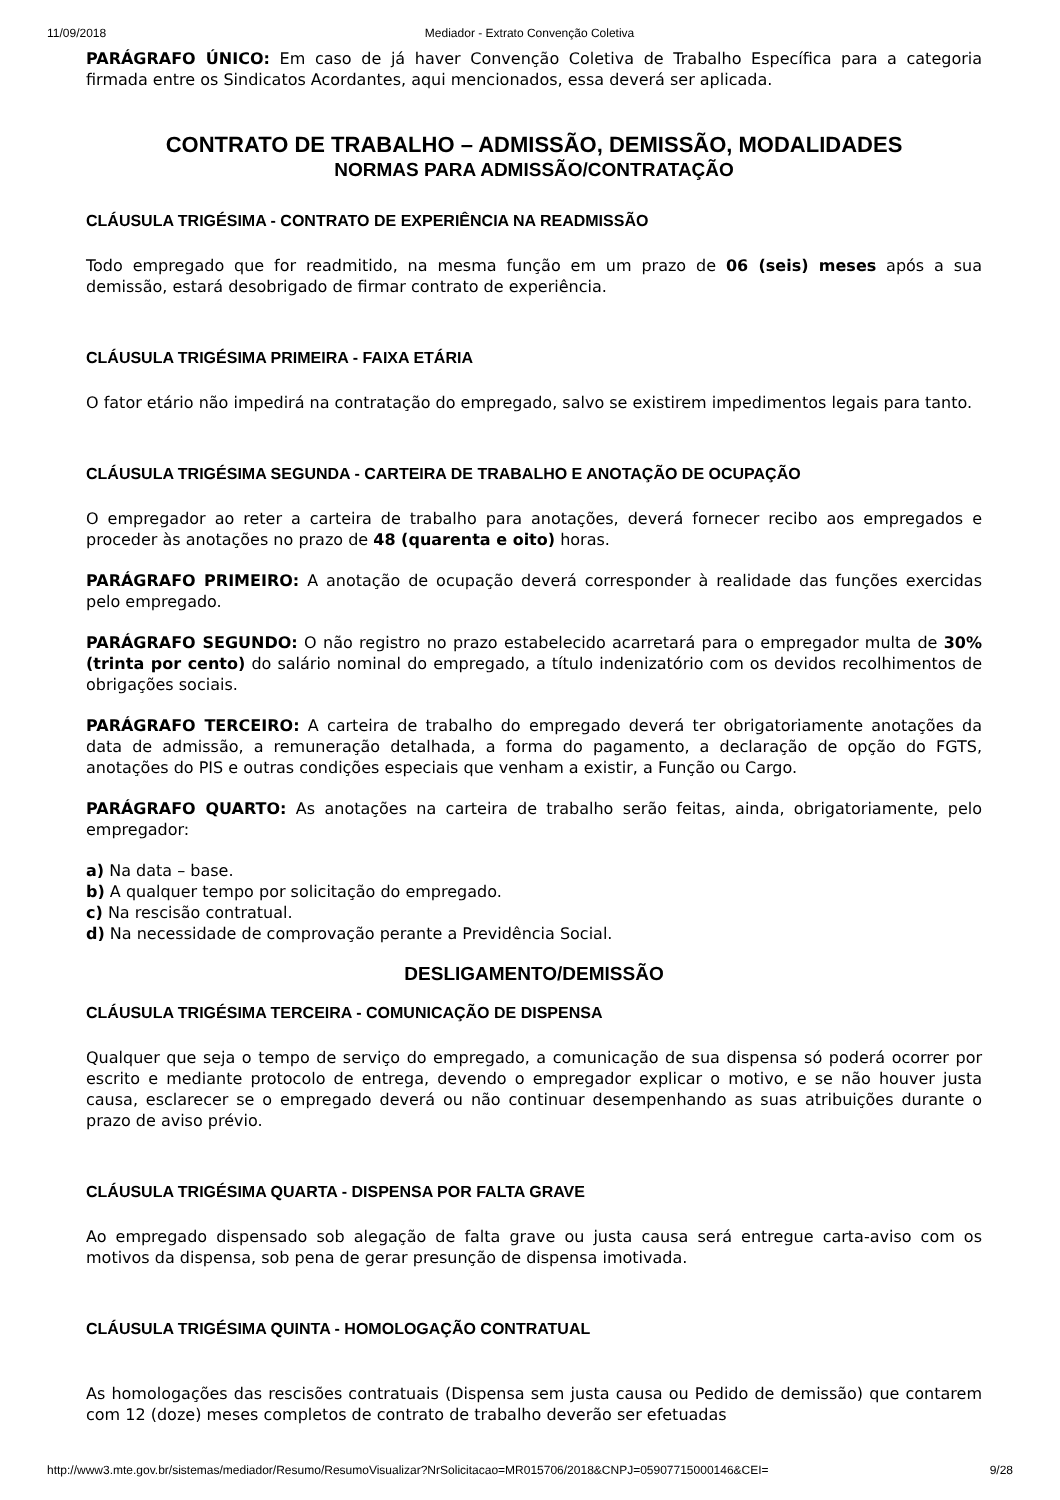11/09/2018 Mediador - Extrato Convenção Coletiva
PARÁGRAFO ÚNICO: Em caso de já haver Convenção Coletiva de Trabalho Específica para a categoria firmada entre os Sindicatos Acordantes, aqui mencionados, essa deverá ser aplicada.
CONTRATO DE TRABALHO – ADMISSÃO, DEMISSÃO, MODALIDADES
NORMAS PARA ADMISSÃO/CONTRATAÇÃO
CLÁUSULA TRIGÉSIMA - CONTRATO DE EXPERIÊNCIA NA READMISSÃO
Todo empregado que for readmitido, na mesma função em um prazo de 06 (seis) meses após a sua demissão, estará desobrigado de firmar contrato de experiência.
CLÁUSULA TRIGÉSIMA PRIMEIRA - FAIXA ETÁRIA
O fator etário não impedirá na contratação do empregado, salvo se existirem impedimentos legais para tanto.
CLÁUSULA TRIGÉSIMA SEGUNDA - CARTEIRA DE TRABALHO E ANOTAÇÃO DE OCUPAÇÃO
O empregador ao reter a carteira de trabalho para anotações, deverá fornecer recibo aos empregados e proceder às anotações no prazo de 48 (quarenta e oito) horas.
PARÁGRAFO PRIMEIRO: A anotação de ocupação deverá corresponder à realidade das funções exercidas pelo empregado.
PARÁGRAFO SEGUNDO: O não registro no prazo estabelecido acarretará para o empregador multa de 30% (trinta por cento) do salário nominal do empregado, a título indenizatório com os devidos recolhimentos de obrigações sociais.
PARÁGRAFO TERCEIRO: A carteira de trabalho do empregado deverá ter obrigatoriamente anotações da data de admissão, a remuneração detalhada, a forma do pagamento, a declaração de opção do FGTS, anotações do PIS e outras condições especiais que venham a existir, a Função ou Cargo.
PARÁGRAFO QUARTO: As anotações na carteira de trabalho serão feitas, ainda, obrigatoriamente, pelo empregador:
a) Na data – base.
b) A qualquer tempo por solicitação do empregado.
c) Na rescisão contratual.
d) Na necessidade de comprovação perante a Previdência Social.
DESLIGAMENTO/DEMISSÃO
CLÁUSULA TRIGÉSIMA TERCEIRA - COMUNICAÇÃO DE DISPENSA
Qualquer que seja o tempo de serviço do empregado, a comunicação de sua dispensa só poderá ocorrer por escrito e mediante protocolo de entrega, devendo o empregador explicar o motivo, e se não houver justa causa, esclarecer se o empregado deverá ou não continuar desempenhando as suas atribuições durante o prazo de aviso prévio.
CLÁUSULA TRIGÉSIMA QUARTA - DISPENSA POR FALTA GRAVE
Ao empregado dispensado sob alegação de falta grave ou justa causa será entregue carta-aviso com os motivos da dispensa, sob pena de gerar presunção de dispensa imotivada.
CLÁUSULA TRIGÉSIMA QUINTA - HOMOLOGAÇÃO CONTRATUAL
As homologações das rescisões contratuais (Dispensa sem justa causa ou Pedido de demissão) que contarem com 12 (doze) meses completos de contrato de trabalho deverão ser efetuadas
http://www3.mte.gov.br/sistemas/mediador/Resumo/ResumoVisualizar?NrSolicitacao=MR015706/2018&CNPJ=05907715000146&CEI= 9/28